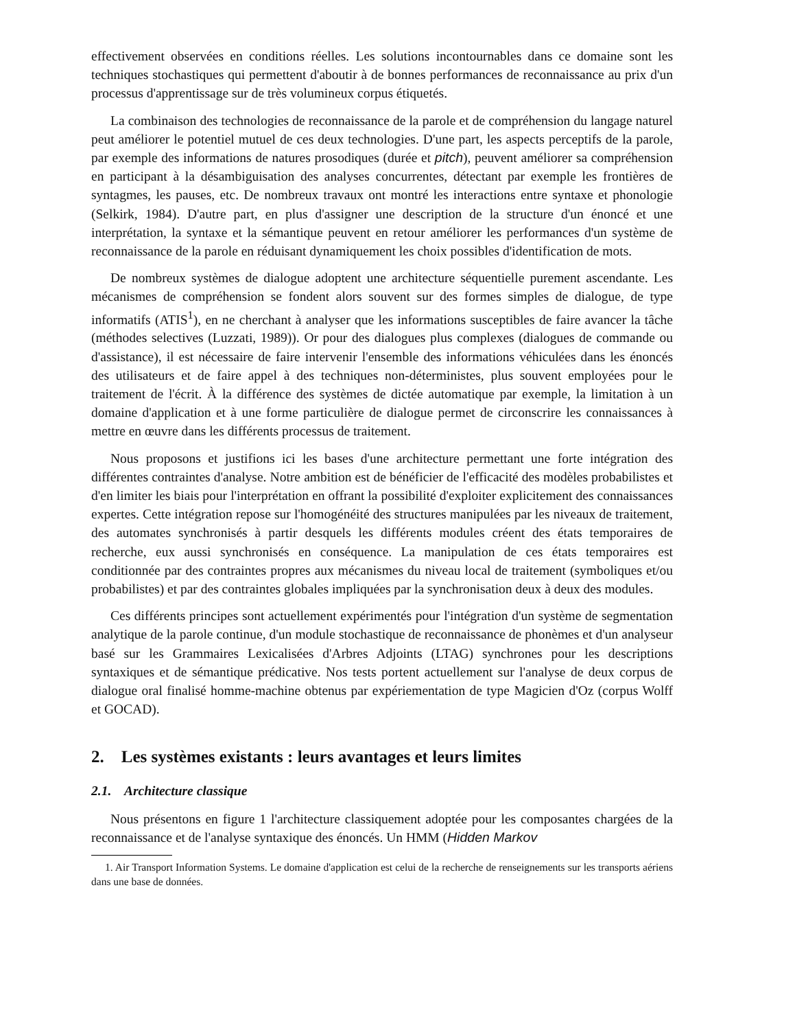effectivement observées en conditions réelles. Les solutions incontournables dans ce domaine sont les techniques stochastiques qui permettent d'aboutir à de bonnes performances de reconnaissance au prix d'un processus d'apprentissage sur de très volumineux corpus étiquetés.
La combinaison des technologies de reconnaissance de la parole et de compréhension du langage naturel peut améliorer le potentiel mutuel de ces deux technologies. D'une part, les aspects perceptifs de la parole, par exemple des informations de natures prosodiques (durée et pitch), peuvent améliorer sa compréhension en participant à la désambiguisation des analyses concurrentes, détectant par exemple les frontières de syntagmes, les pauses, etc. De nombreux travaux ont montré les interactions entre syntaxe et phonologie (Selkirk, 1984). D'autre part, en plus d'assigner une description de la structure d'un énoncé et une interprétation, la syntaxe et la sémantique peuvent en retour améliorer les performances d'un système de reconnaissance de la parole en réduisant dynamiquement les choix possibles d'identification de mots.
De nombreux systèmes de dialogue adoptent une architecture séquentielle purement ascendante. Les mécanismes de compréhension se fondent alors souvent sur des formes simples de dialogue, de type informatifs (ATIS<sup>1</sup>), en ne cherchant à analyser que les informations susceptibles de faire avancer la tâche (méthodes selectives (Luzzati, 1989)). Or pour des dialogues plus complexes (dialogues de commande ou d'assistance), il est nécessaire de faire intervenir l'ensemble des informations véhiculées dans les énoncés des utilisateurs et de faire appel à des techniques non-déterministes, plus souvent employées pour le traitement de l'écrit. À la différence des systèmes de dictée automatique par exemple, la limitation à un domaine d'application et à une forme particulière de dialogue permet de circonscrire les connaissances à mettre en œuvre dans les différents processus de traitement.
Nous proposons et justifions ici les bases d'une architecture permettant une forte intégration des différentes contraintes d'analyse. Notre ambition est de bénéficier de l'efficacité des modèles probabilistes et d'en limiter les biais pour l'interprétation en offrant la possibilité d'exploiter explicitement des connaissances expertes. Cette intégration repose sur l'homogénéité des structures manipulées par les niveaux de traitement, des automates synchronisés à partir desquels les différents modules créent des états temporaires de recherche, eux aussi synchronisés en conséquence. La manipulation de ces états temporaires est conditionnée par des contraintes propres aux mécanismes du niveau local de traitement (symboliques et/ou probabilistes) et par des contraintes globales impliquées par la synchronisation deux à deux des modules.
Ces différents principes sont actuellement expérimentés pour l'intégration d'un système de segmentation analytique de la parole continue, d'un module stochastique de reconnaissance de phonèmes et d'un analyseur basé sur les Grammaires Lexicalisées d'Arbres Adjoints (LTAG) synchrones pour les descriptions syntaxiques et de sémantique prédicative. Nos tests portent actuellement sur l'analyse de deux corpus de dialogue oral finalisé homme-machine obtenus par expériementation de type Magicien d'Oz (corpus Wolff et GOCAD).
2. Les systèmes existants : leurs avantages et leurs limites
2.1. Architecture classique
Nous présentons en figure 1 l'architecture classiquement adoptée pour les composantes chargées de la reconnaissance et de l'analyse syntaxique des énoncés. Un HMM (Hidden Markov
1. Air Transport Information Systems. Le domaine d'application est celui de la recherche de renseignements sur les transports aériens dans une base de données.